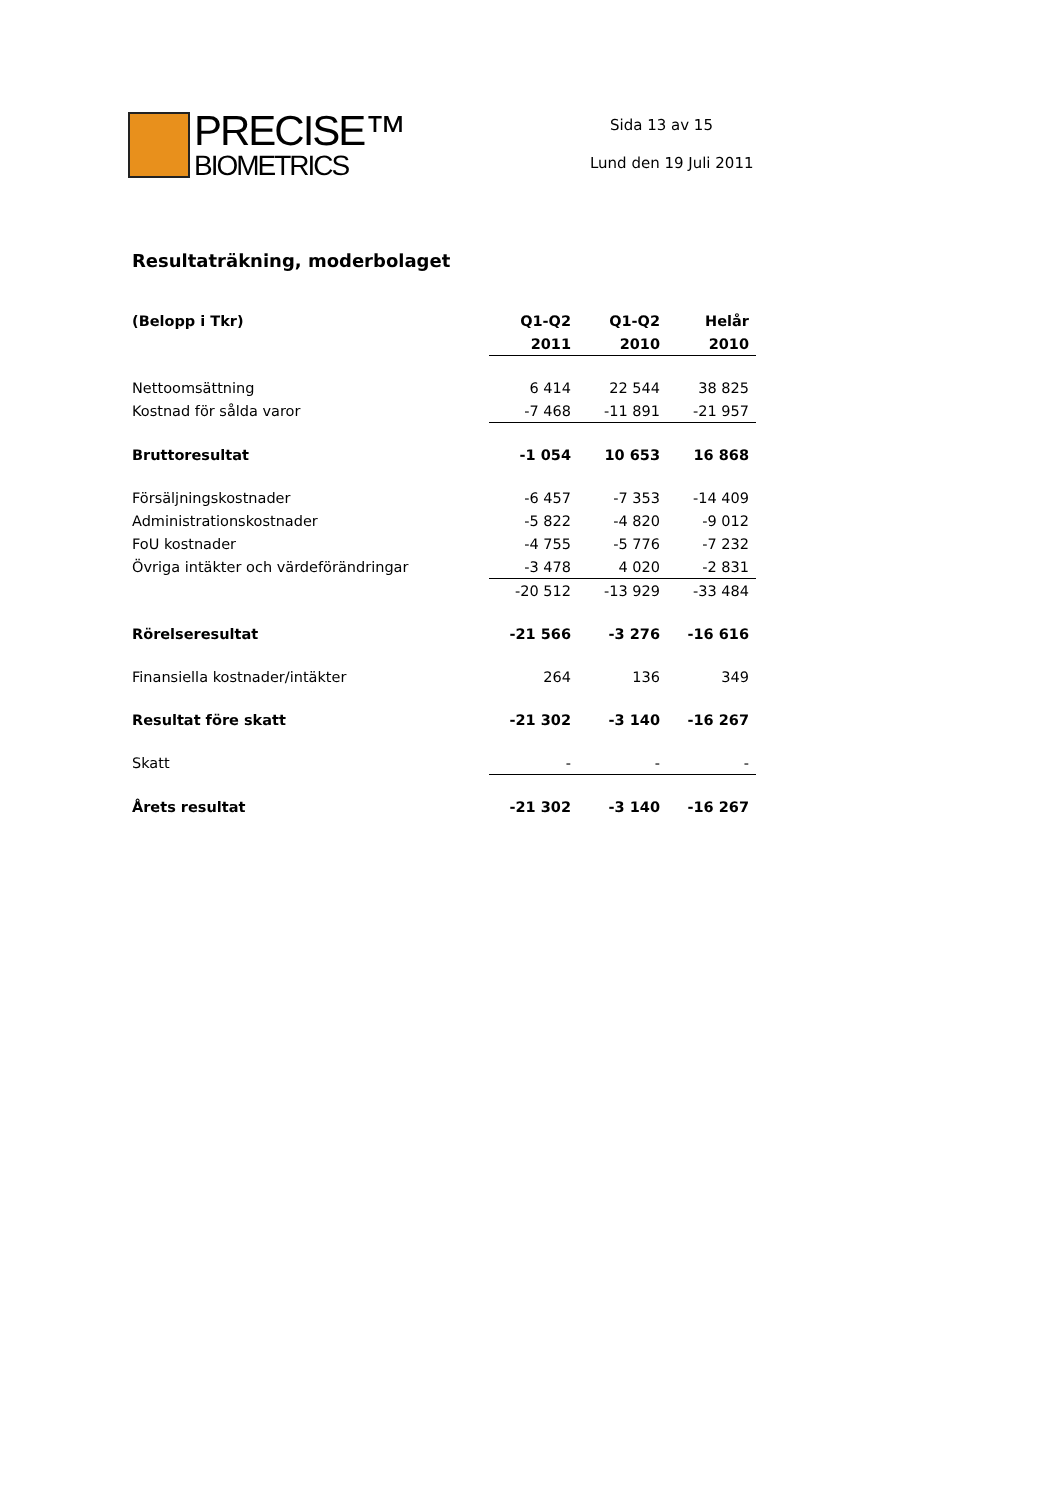PRECISE™
BIOMETRICS
Sida 13 av 15
Lund den 19 Juli 2011
Resultaträkning, moderbolaget
| (Belopp i Tkr) | Q1-Q2 | Q1-Q2 | Helår |
| --- | --- | --- | --- |
| | 2011 | 2010 | 2010 |
| Nettoomsättning | 6 414 | 22 544 | 38 825 |
| Kostnad för sålda varor | -7 468 | -11 891 | -21 957 |
| Bruttoresultat | -1 054 | 10 653 | 16 868 |
| Försäljningskostnader | -6 457 | -7 353 | -14 409 |
| Administrationskostnader | -5 822 | -4 820 | -9 012 |
| FoU kostnader | -4 755 | -5 776 | -7 232 |
| Övriga intäkter och värdeförändringar | -3 478 | 4 020 | -2 831 |
| | -20 512 | -13 929 | -33 484 |
| Rörelseresultat | -21 566 | -3 276 | -16 616 |
| Finansiella kostnader/intäkter | 264 | 136 | 349 |
| Resultat före skatt | -21 302 | -3 140 | -16 267 |
| Skatt | - | - | - |
| Årets resultat | -21 302 | -3 140 | -16 267 |